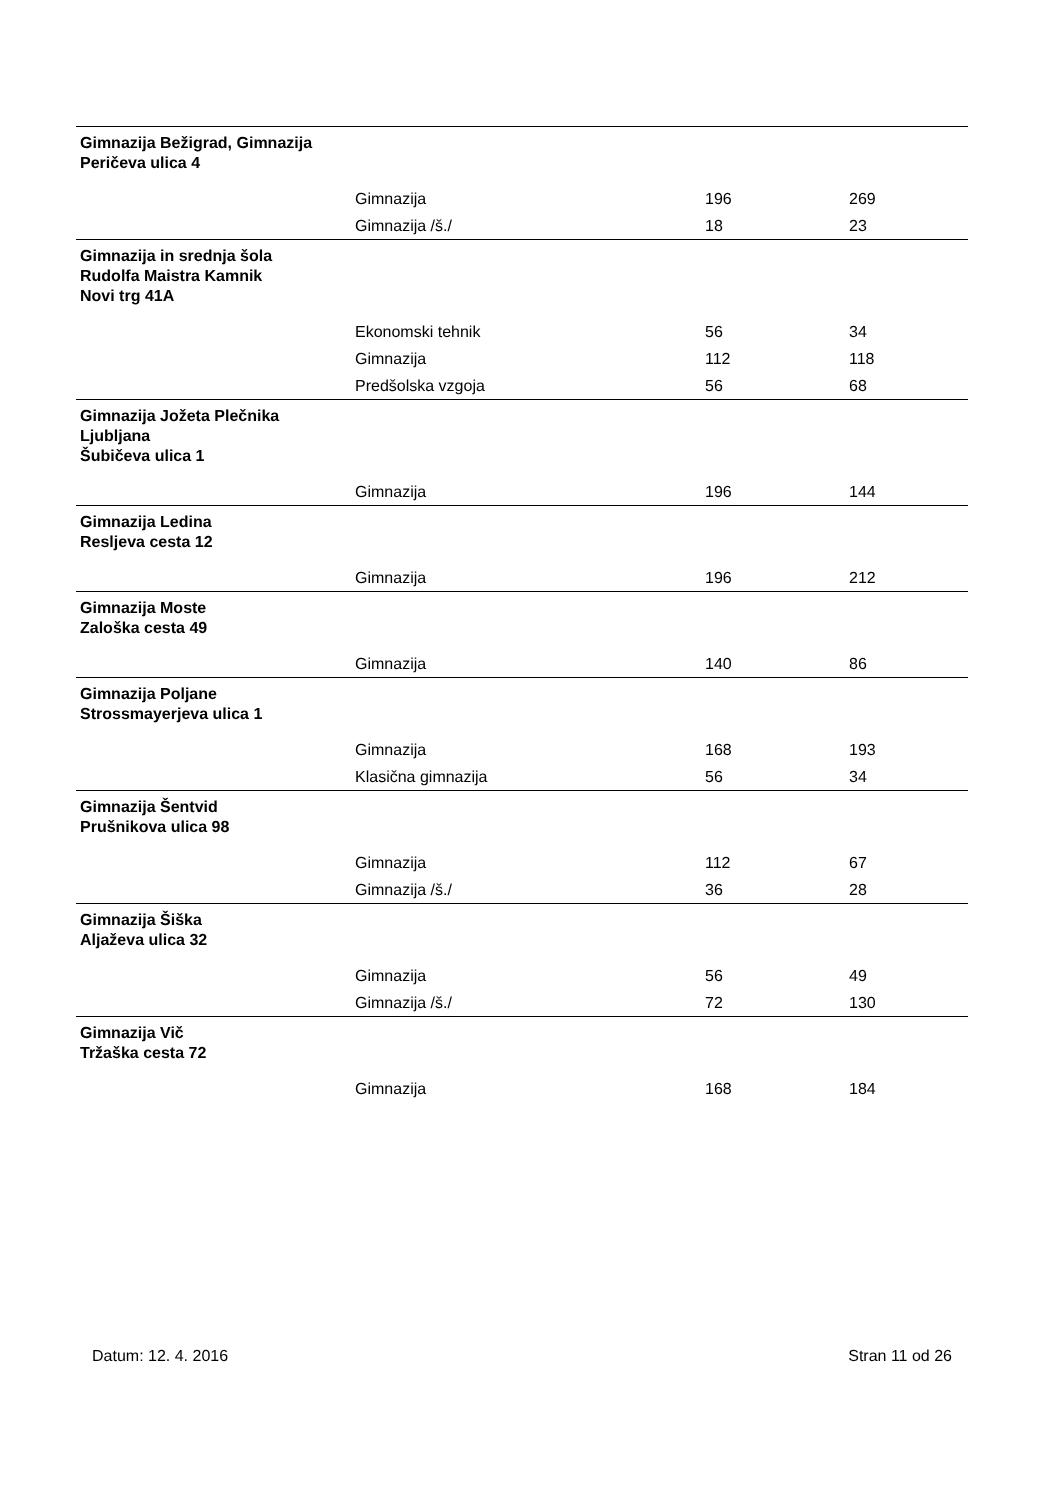| Gimnazija Bežigrad, Gimnazija Peričeva ulica 4 | | | |
| | Gimnazija | 196 | 269 |
| | Gimnazija /š./ | 18 | 23 |
| Gimnazija in srednja šola Rudolfa Maistra Kamnik Novi trg 41A | | | |
| | Ekonomski tehnik | 56 | 34 |
| | Gimnazija | 112 | 118 |
| | Predšolska vzgoja | 56 | 68 |
| Gimnazija Jožeta Plečnika Ljubljana Šubičeva ulica 1 | | | |
| | Gimnazija | 196 | 144 |
| Gimnazija Ledina Resljeva cesta 12 | | | |
| | Gimnazija | 196 | 212 |
| Gimnazija Moste Zaloška cesta 49 | | | |
| | Gimnazija | 140 | 86 |
| Gimnazija Poljane Strossmayerjeva ulica 1 | | | |
| | Gimnazija | 168 | 193 |
| | Klasična gimnazija | 56 | 34 |
| Gimnazija Šentvid Prušnikova ulica 98 | | | |
| | Gimnazija | 112 | 67 |
| | Gimnazija /š./ | 36 | 28 |
| Gimnazija Šiška Aljaževa ulica 32 | | | |
| | Gimnazija | 56 | 49 |
| | Gimnazija /š./ | 72 | 130 |
| Gimnazija Vič Tržaška cesta 72 | | | |
| | Gimnazija | 168 | 184 |
Datum: 12. 4. 2016 Stran 11 od 26